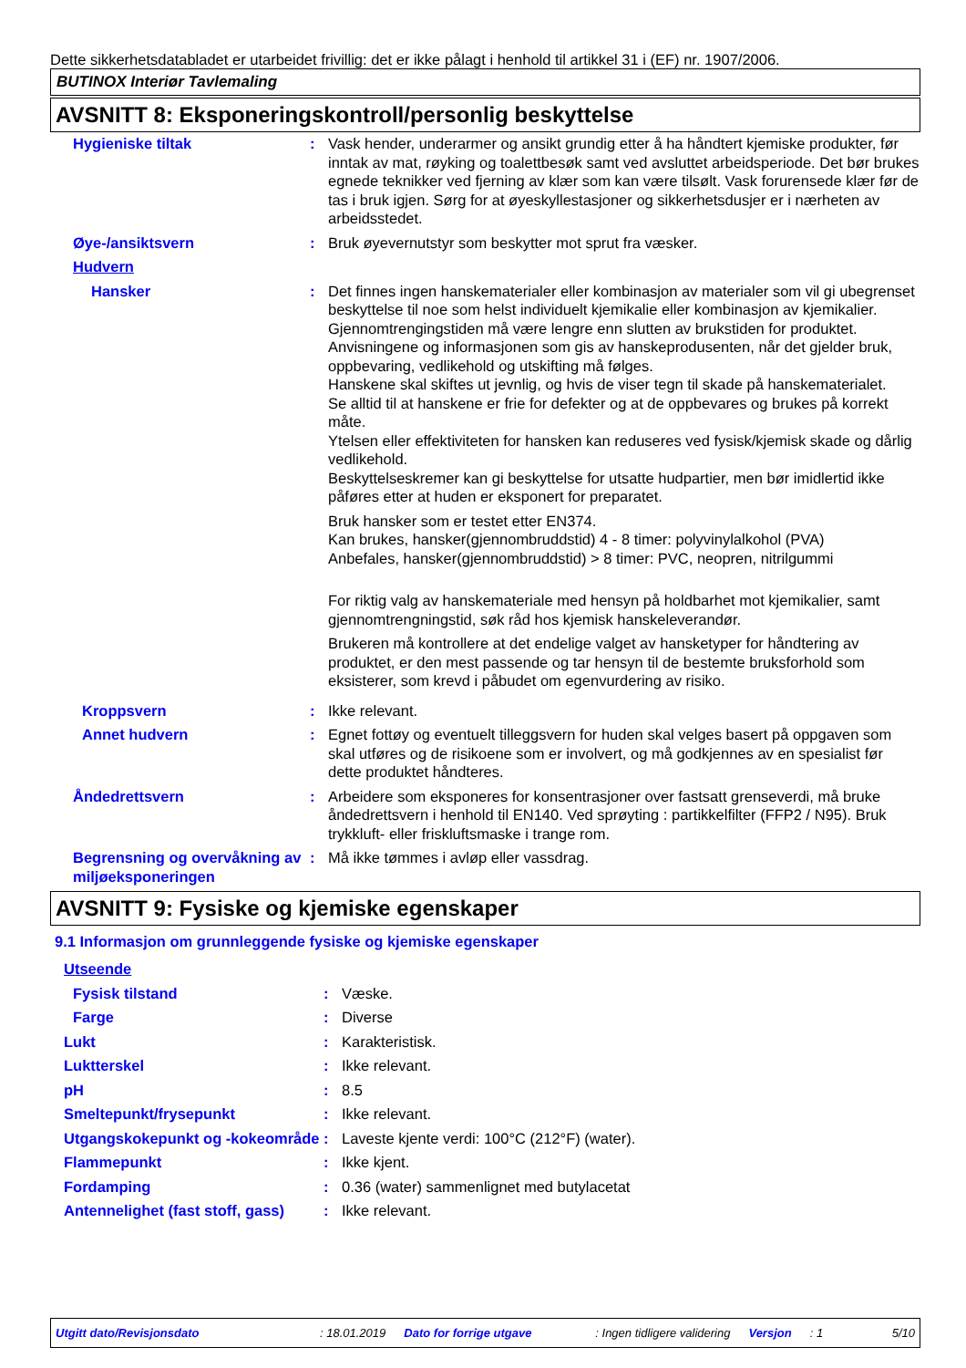Dette sikkerhetsdatabladet er utarbeidet frivillig: det er ikke pålagt i henhold til artikkel 31 i (EF) nr. 1907/2006.
BUTINOX Interiør Tavlemaling
AVSNITT 8: Eksponeringskontroll/personlig beskyttelse
| Hygieniske tiltak | : | Vask hender, underarmer og ansikt grundig etter å ha håndtert kjemiske produkter, før inntak av mat, røyking og toalettbesøk samt ved avsluttet arbeidsperiode. Det bør brukes egnede teknikker ved fjerning av klær som kan være tilsølt. Vask forurensede klær før de tas i bruk igjen. Sørg for at øyeskyllestasjoner og sikkerhetsdusjer er i nærheten av arbeidsstedet. |
| Øye-/ansiktsvern | : | Bruk øyevernutstyr som beskytter mot sprut fra væsker. |
| Hudvern | | |
| Hansker | : | Det finnes ingen hanskematerialer eller kombinasjon av materialer som vil gi ubegrenset beskyttelse til noe som helst individuelt kjemikalie eller kombinasjon av kjemikalier. Gjennomtrengingstiden må være lengre enn slutten av brukstiden for produktet. Anvisningene og informasjonen som gis av hanskeprodusenten, når det gjelder bruk, oppbevaring, vedlikehold og utskifting må følges. Hanskene skal skiftes ut jevnlig, og hvis de viser tegn til skade på hanskematerialet. Se alltid til at hanskene er frie for defekter og at de oppbevares og brukes på korrekt måte. Ytelsen eller effektiviteten for hansken kan reduseres ved fysisk/kjemisk skade og dårlig vedlikehold. Beskyttelseskremer kan gi beskyttelse for utsatte hudpartier, men bør imidlertid ikke påføres etter at huden er eksponert for preparatet. Bruk hansker som er testet etter EN374. Kan brukes, hansker(gjennombruddstid) 4 - 8 timer: polyvinylalkohol (PVA) Anbefales, hansker(gjennombruddstid) > 8 timer: PVC, neopren, nitrilgummi For riktig valg av hanskemateriale med hensyn på holdbarhet mot kjemikalier, samt gjennomtrengningstid, søk råd hos kjemisk hanskeleverandør. Brukeren må kontrollere at det endelige valget av hansketyper for håndtering av produktet, er den mest passende og tar hensyn til de bestemte bruksforhold som eksisterer, som krevd i påbudet om egenvurdering av risiko. |
| Kroppsvern | : | Ikke relevant. |
| Annet hudvern | : | Egnet fottøy og eventuelt tilleggsvern for huden skal velges basert på oppgaven som skal utføres og de risikoene som er involvert, og må godkjennes av en spesialist før dette produktet håndteres. |
| Åndedrettsvern | : | Arbeidere som eksponeres for konsentrasjoner over fastsatt grenseverdi, må bruke åndedrettsvern i henhold til EN140. Ved sprøyting : partikkelfilter (FFP2 / N95). Bruk trykkluft- eller friskluftsmaske i trange rom. |
| Begrensning og overvåkning av miljøeksponeringen | : | Må ikke tømmes i avløp eller vassdrag. |
AVSNITT 9: Fysiske og kjemiske egenskaper
9.1 Informasjon om grunnleggende fysiske og kjemiske egenskaper
| Utseende | | |
| Fysisk tilstand | : | Væske. |
| Farge | : | Diverse |
| Lukt | : | Karakteristisk. |
| Luktterskel | : | Ikke relevant. |
| pH | : | 8.5 |
| Smeltepunkt/frysepunkt | : | Ikke relevant. |
| Utgangskokepunkt og -kokeområde | : | Laveste kjente verdi: 100°C (212°F) (water). |
| Flammepunkt | : | Ikke kjent. |
| Fordamping | : | 0.36 (water) sammenlignet med butylacetat |
| Antennelighet (fast stoff, gass) | : | Ikke relevant. |
Utgitt dato/Revisjonsdato: 18.01.2019 Dato for forrige utgave: Ingen tidligere validering Versjon: 1 5/10